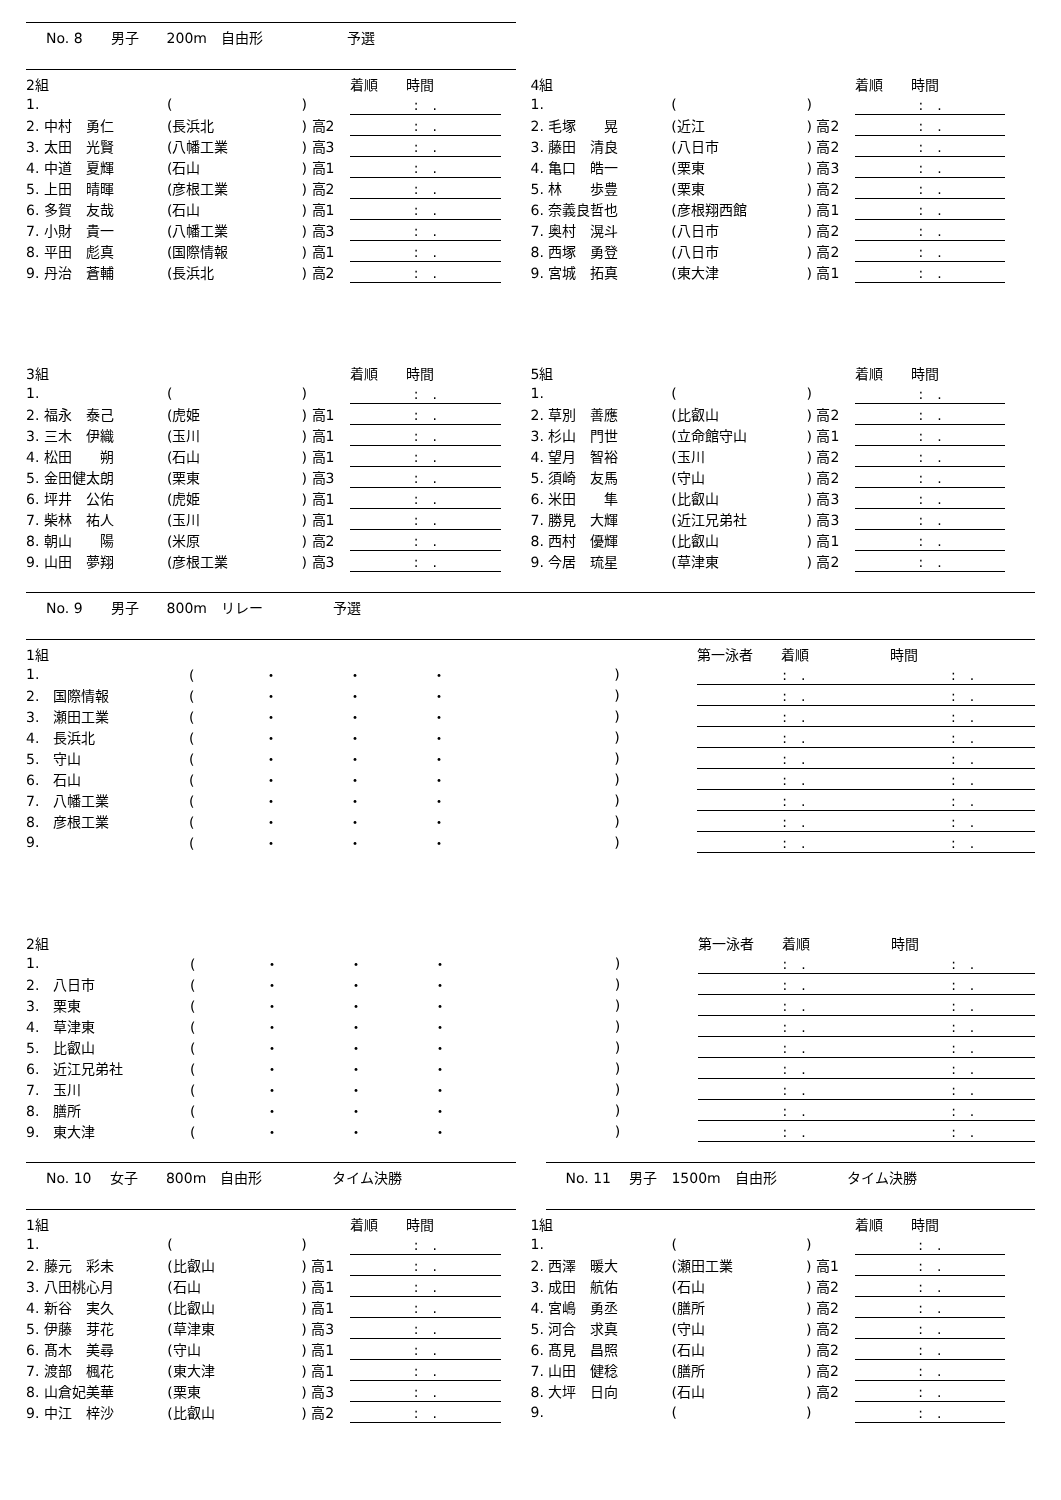No. 8　　男子　　200m　自由形　　　　　　予選
| 2組 | | | 着順 時間 |
| --- | --- | --- | --- |
| 1. | ( | ) | : . |
| 2. 中村 勇仁 | (長浜北 | ) 高2 | : . |
| 3. 太田 光賢 | (八幡工業 | ) 高3 | : . |
| 4. 中道 夏輝 | (石山 | ) 高1 | : . |
| 5. 上田 晴暉 | (彦根工業 | ) 高2 | : . |
| 6. 多賀 友哉 | (石山 | ) 高1 | : . |
| 7. 小財 貴一 | (八幡工業 | ) 高3 | : . |
| 8. 平田 彪真 | (国際情報 | ) 高1 | : . |
| 9. 丹治 蒼輔 | (長浜北 | ) 高2 | : . |
| 4組 | | | 着順 時間 |
| --- | --- | --- | --- |
| 1. | ( | ) | : . |
| 2. 毛塚 晃 | (近江 | ) 高2 | : . |
| 3. 藤田 清良 | (八日市 | ) 高2 | : . |
| 4. 亀口 皓一 | (栗東 | ) 高3 | : . |
| 5. 林 歩豊 | (栗東 | ) 高2 | : . |
| 6. 奈義良哲也 | (彦根翔西館 | ) 高1 | : . |
| 7. 奥村 滉斗 | (八日市 | ) 高2 | : . |
| 8. 西塚 勇登 | (八日市 | ) 高2 | : . |
| 9. 宮城 拓真 | (東大津 | ) 高1 | : . |
| 3組 | | | 着順 時間 |
| --- | --- | --- | --- |
| 1. | ( | ) | : . |
| 2. 福永 泰己 | (虎姫 | ) 高1 | : . |
| 3. 三木 伊織 | (玉川 | ) 高1 | : . |
| 4. 松田 朔 | (石山 | ) 高1 | : . |
| 5. 金田健太朗 | (栗東 | ) 高3 | : . |
| 6. 坪井 公佑 | (虎姫 | ) 高1 | : . |
| 7. 柴林 祐人 | (玉川 | ) 高1 | : . |
| 8. 朝山 陽 | (米原 | ) 高2 | : . |
| 9. 山田 夢翔 | (彦根工業 | ) 高3 | : . |
| 5組 | | | 着順 時間 |
| --- | --- | --- | --- |
| 1. | ( | ) | : . |
| 2. 草別 善應 | (比叡山 | ) 高2 | : . |
| 3. 杉山 門世 | (立命館守山 | ) 高1 | : . |
| 4. 望月 智裕 | (玉川 | ) 高2 | : . |
| 5. 須崎 友馬 | (守山 | ) 高2 | : . |
| 6. 米田 隼 | (比叡山 | ) 高3 | : . |
| 7. 勝見 大輝 | (近江兄弟社 | ) 高3 | : . |
| 8. 西村 優輝 | (比叡山 | ) 高1 | : . |
| 9. 今居 琉星 | (草津東 | ) 高2 | : . |
No. 9　　男子　　800m　リレー　　　　　予選
| 1組 | | | 第一泳者 着順 | 時間 |
| --- | --- | --- | --- | --- |
| 1. | ( ・ ・ ・ | ) | : . | : . |
| 2. 国際情報 | ( ・ ・ ・ | ) | : . | : . |
| 3. 瀬田工業 | ( ・ ・ ・ | ) | : . | : . |
| 4. 長浜北 | ( ・ ・ ・ | ) | : . | : . |
| 5. 守山 | ( ・ ・ ・ | ) | : . | : . |
| 6. 石山 | ( ・ ・ ・ | ) | : . | : . |
| 7. 八幡工業 | ( ・ ・ ・ | ) | : . | : . |
| 8. 彦根工業 | ( ・ ・ ・ | ) | : . | : . |
| 9. | ( ・ ・ ・ | ) | : . | : . |
| 2組 | | | 第一泳者 着順 | 時間 |
| --- | --- | --- | --- | --- |
| 1. | ( ・ ・ ・ | ) | : . | : . |
| 2. 八日市 | ( ・ ・ ・ | ) | : . | : . |
| 3. 栗東 | ( ・ ・ ・ | ) | : . | : . |
| 4. 草津東 | ( ・ ・ ・ | ) | : . | : . |
| 5. 比叡山 | ( ・ ・ ・ | ) | : . | : . |
| 6. 近江兄弟社 | ( ・ ・ ・ | ) | : . | : . |
| 7. 玉川 | ( ・ ・ ・ | ) | : . | : . |
| 8. 膳所 | ( ・ ・ ・ | ) | : . | : . |
| 9. 東大津 | ( ・ ・ ・ | ) | : . | : . |
No. 10　 女子　　800m　自由形　　　　　タイム決勝 No. 11　 男子　1500m　自由形　　　　　タイム決勝
| 1組 | | | 着順 時間 |
| --- | --- | --- | --- |
| 1. | ( | ) | : . |
| 2. 藤元 彩未 | (比叡山 | ) 高1 | : . |
| 3. 八田桃心月 | (石山 | ) 高1 | : . |
| 4. 新谷 実久 | (比叡山 | ) 高1 | : . |
| 5. 伊藤 芽花 | (草津東 | ) 高3 | : . |
| 6. 髙木 美尋 | (守山 | ) 高1 | : . |
| 7. 渡部 楓花 | (東大津 | ) 高1 | : . |
| 8. 山倉妃美華 | (栗東 | ) 高3 | : . |
| 9. 中江 梓沙 | (比叡山 | ) 高2 | : . |
| 1組 | | | 着順 時間 |
| --- | --- | --- | --- |
| 1. | ( | ) | : . |
| 2. 西澤 暖大 | (瀬田工業 | ) 高1 | : . |
| 3. 成田 航佑 | (石山 | ) 高2 | : . |
| 4. 宮嶋 勇丞 | (膳所 | ) 高2 | : . |
| 5. 河合 求真 | (守山 | ) 高2 | : . |
| 6. 髙見 昌照 | (石山 | ) 高2 | : . |
| 7. 山田 健稔 | (膳所 | ) 高2 | : . |
| 8. 大坪 日向 | (石山 | ) 高2 | : . |
| 9. | ( | ) | : . |